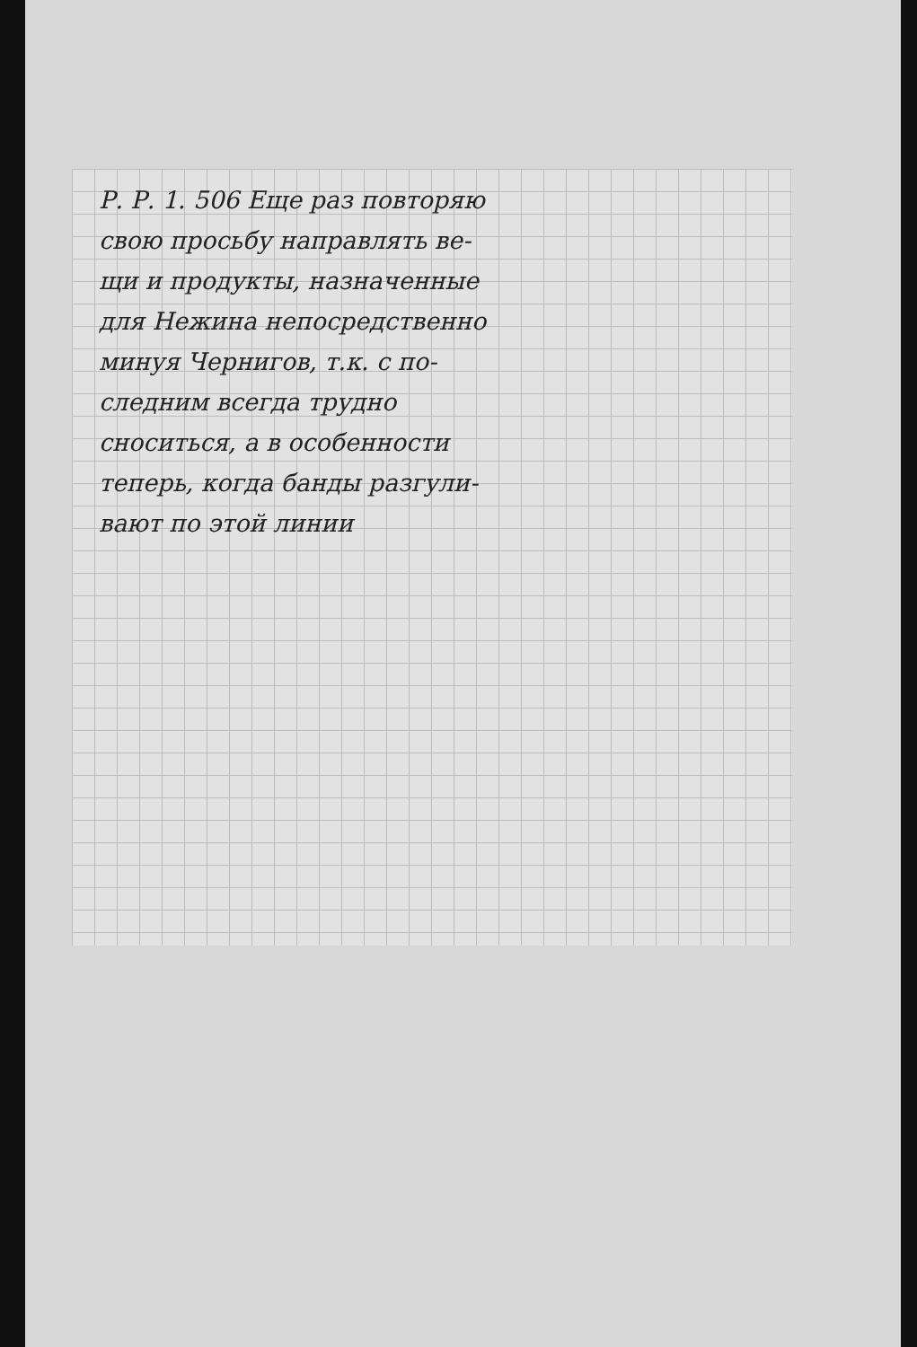Р. Р. 1. 506 Еще раз повторяю
свою просьбу направлять ве-
щи и продукты, назначенные
для Нежина непосредственно
минуя Чернигов, т.к. с по-
следним всегда трудно
сноситься, а в особенности
теперь, когда банды разгули-
вают по этой линии